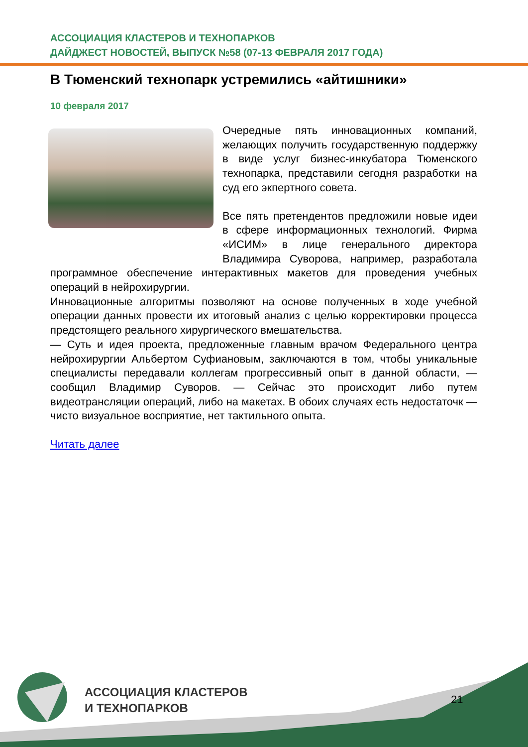АССОЦИАЦИЯ КЛАСТЕРОВ И ТЕХНОПАРКОВ
ДАЙДЖЕСТ НОВОСТЕЙ, ВЫПУСК №58 (07-13 ФЕВРАЛЯ 2017 ГОДА)
В Тюменский технопарк устремились «айтишники»
10 февраля 2017
Очередные пять инновационных компаний, желающих получить государственную поддержку в виде услуг бизнес-инкубатора Тюменского технопарка, представили сегодня разработки на суд его экпертного совета.
Все пять претендентов предложили новые идеи в сфере информационных технологий. Фирма «ИСИМ» в лице генерального директора Владимира Суворова, например, разработала программное обеспечение интерактивных макетов для проведения учебных операций в нейрохирургии.
Инновационные алгоритмы позволяют на основе полученных в ходе учебной операции данных провести их итоговый анализ с целью корректировки процесса предстоящего реального хирургического вмешательства.
— Суть и идея проекта, предложенные главным врачом Федерального центра нейрохирургии Альбертом Суфиановым, заключаются в том, чтобы уникальные специалисты передавали коллегам прогрессивный опыт в данной области, — сообщил Владимир Суворов. — Сейчас это происходит либо путем видеотрансляции операций, либо на макетах. В обоих случаях есть недостаточк — чисто визуальное восприятие, нет тактильного опыта.
Читать далее
АССОЦИАЦИЯ КЛАСТЕРОВ
И ТЕХНОПАРКОВ
21